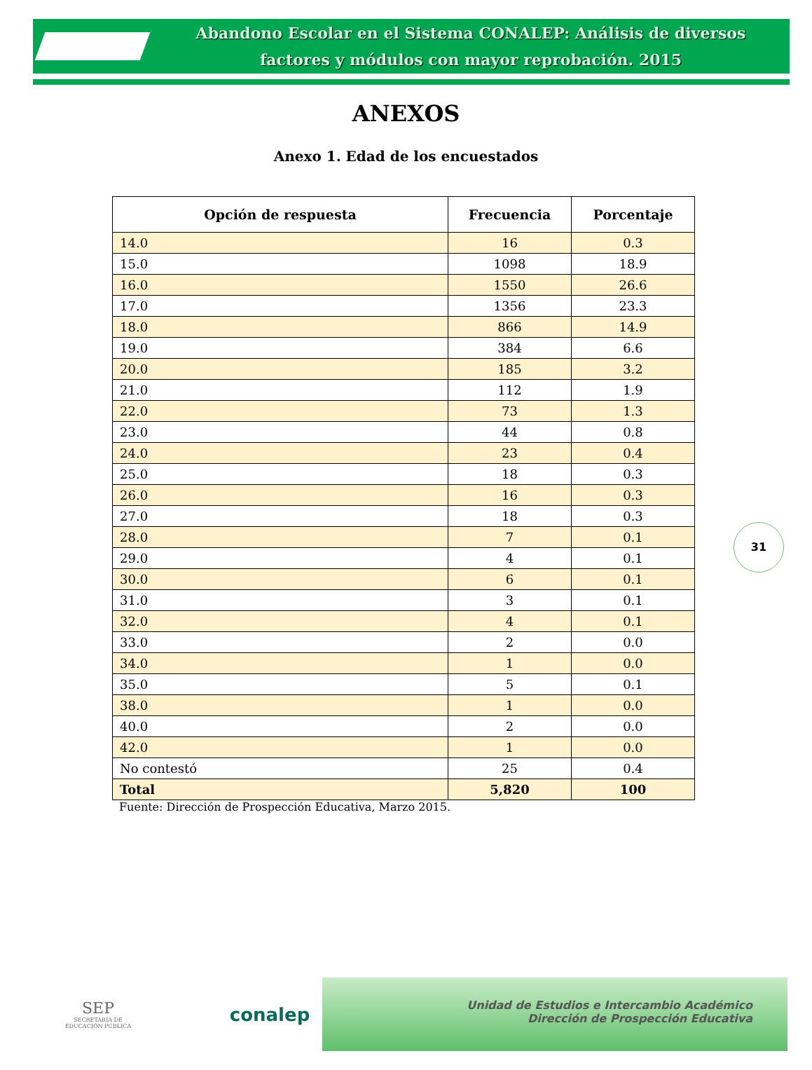Abandono Escolar en el Sistema CONALEP: Análisis de diversos
factores y módulos con mayor reprobación. 2015
ANEXOS
Anexo 1. Edad de los encuestados
| Opción de respuesta | Frecuencia | Porcentaje |
| --- | --- | --- |
| 14.0 | 16 | 0.3 |
| 15.0 | 1098 | 18.9 |
| 16.0 | 1550 | 26.6 |
| 17.0 | 1356 | 23.3 |
| 18.0 | 866 | 14.9 |
| 19.0 | 384 | 6.6 |
| 20.0 | 185 | 3.2 |
| 21.0 | 112 | 1.9 |
| 22.0 | 73 | 1.3 |
| 23.0 | 44 | 0.8 |
| 24.0 | 23 | 0.4 |
| 25.0 | 18 | 0.3 |
| 26.0 | 16 | 0.3 |
| 27.0 | 18 | 0.3 |
| 28.0 | 7 | 0.1 |
| 29.0 | 4 | 0.1 |
| 30.0 | 6 | 0.1 |
| 31.0 | 3 | 0.1 |
| 32.0 | 4 | 0.1 |
| 33.0 | 2 | 0.0 |
| 34.0 | 1 | 0.0 |
| 35.0 | 5 | 0.1 |
| 38.0 | 1 | 0.0 |
| 40.0 | 2 | 0.0 |
| 42.0 | 1 | 0.0 |
| No contestó | 25 | 0.4 |
| Total | 5,820 | 100 |
Fuente: Dirección de Prospección Educativa, Marzo 2015.
31
SEP
SECRETARÍA DE
EDUCACIÓN PÚBLICA
conalep
Unidad de Estudios e Intercambio Académico
Dirección de Prospección Educativa